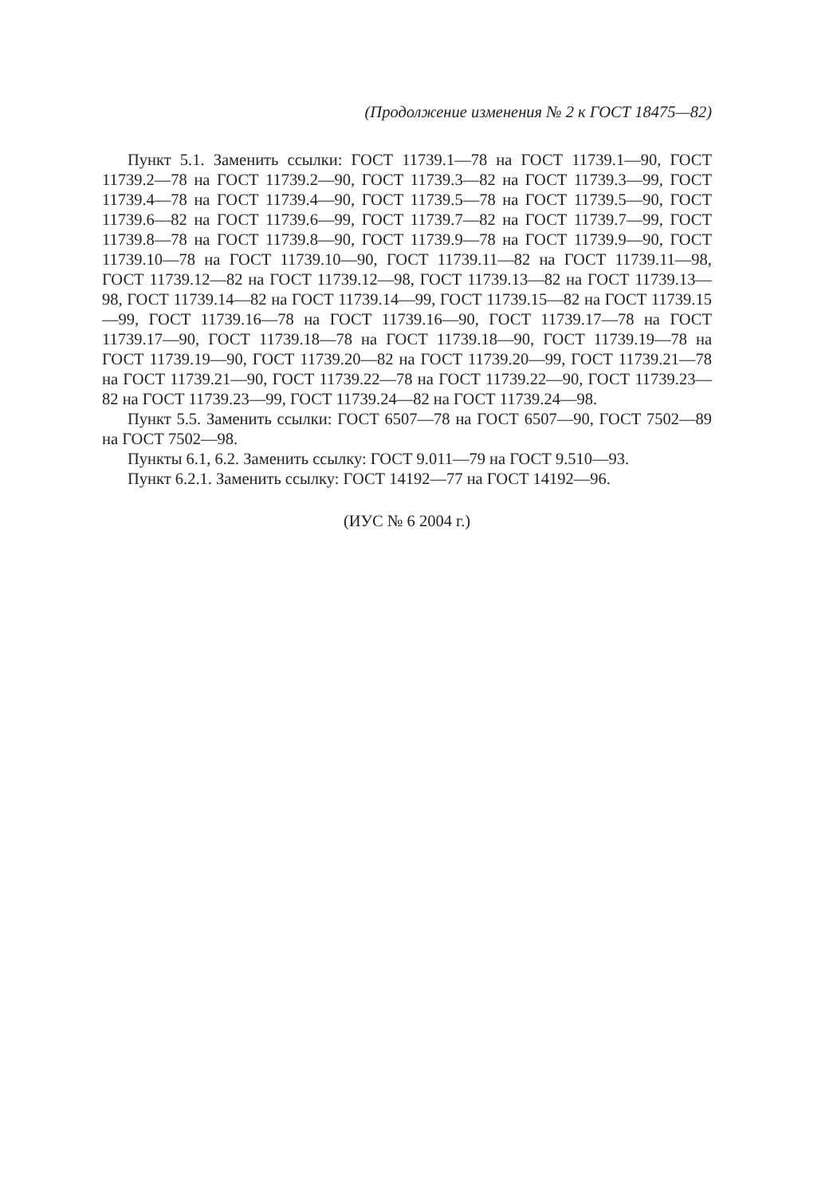(Продолжение изменения № 2 к ГОСТ 18475—82)
Пункт 5.1. Заменить ссылки: ГОСТ 11739.1—78 на ГОСТ 11739.1—90, ГОСТ 11739.2—78 на ГОСТ 11739.2—90, ГОСТ 11739.3—82 на ГОСТ 11739.3—99, ГОСТ 11739.4—78 на ГОСТ 11739.4—90, ГОСТ 11739.5—78 на ГОСТ 11739.5—90, ГОСТ 11739.6—82 на ГОСТ 11739.6—99, ГОСТ 11739.7—82 на ГОСТ 11739.7—99, ГОСТ 11739.8—78 на ГОСТ 11739.8—90, ГОСТ 11739.9—78 на ГОСТ 11739.9—90, ГОСТ 11739.10—78 на ГОСТ 11739.10—90, ГОСТ 11739.11—82 на ГОСТ 11739.11—98, ГОСТ 11739.12—82 на ГОСТ 11739.12—98, ГОСТ 11739.13—82 на ГОСТ 11739.13—98, ГОСТ 11739.14—82 на ГОСТ 11739.14—99, ГОСТ 11739.15—82 на ГОСТ 11739.15—99, ГОСТ 11739.16—78 на ГОСТ 11739.16—90, ГОСТ 11739.17—78 на ГОСТ 11739.17—90, ГОСТ 11739.18—78 на ГОСТ 11739.18—90, ГОСТ 11739.19—78 на ГОСТ 11739.19—90, ГОСТ 11739.20—82 на ГОСТ 11739.20—99, ГОСТ 11739.21—78 на ГОСТ 11739.21—90, ГОСТ 11739.22—78 на ГОСТ 11739.22—90, ГОСТ 11739.23—82 на ГОСТ 11739.23—99, ГОСТ 11739.24—82 на ГОСТ 11739.24—98.
Пункт 5.5. Заменить ссылки: ГОСТ 6507—78 на ГОСТ 6507—90, ГОСТ 7502—89 на ГОСТ 7502—98.
Пункты 6.1, 6.2. Заменить ссылку: ГОСТ 9.011—79 на ГОСТ 9.510—93.
Пункт 6.2.1. Заменить ссылку: ГОСТ 14192—77 на ГОСТ 14192—96.
(ИУС № 6 2004 г.)